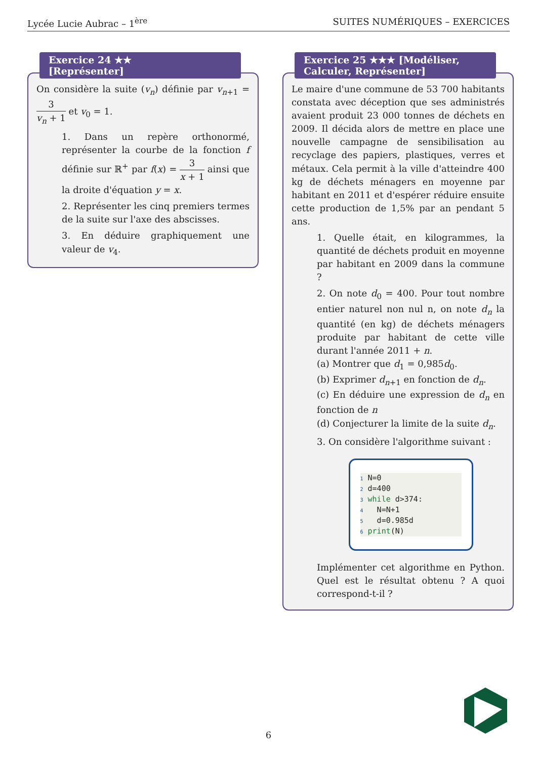Lycée Lucie Aubrac – 1<sup>ère</sup> SUITES NUMÉRIQUES – EXERCICES
Exercice 24 ★★
[Représenter]
On considère la suite (v<sub>n</sub>) définie par v<sub>n+1</sub> = 3 v<sub>n</sub> + 1 et v<sub>0</sub> = 1.
1. Dans un repère orthonormé, représenter la courbe de la fonction f définie sur ℝ<sup>+</sup> par f(x) = 3 x + 1 ainsi que la droite d'équation y = x.
2. Représenter les cinq premiers termes de la suite sur l'axe des abscisses.
3. En déduire graphiquement une valeur de v<sub>4</sub>.
Exercice 25 ★★★ [Modéliser, Calculer, Représenter]
Le maire d'une commune de 53 700 habitants constata avec déception que ses administrés avaient produit 23 000 tonnes de déchets en 2009. Il décida alors de mettre en place une nouvelle campagne de sensibilisation au recyclage des papiers, plastiques, verres et métaux. Cela permit à la ville d'atteindre 400 kg de déchets ménagers en moyenne par habitant en 2011 et d'espérer réduire ensuite cette production de 1,5% par an pendant 5 ans.
1. Quelle était, en kilogrammes, la quantité de déchets produit en moyenne par habitant en 2009 dans la commune ?
2. On note d<sub>0</sub> = 400. Pour tout nombre entier naturel non nul n, on note d<sub>n</sub> la quantité (en kg) de déchets ménagers produite par habitant de cette ville durant l'année 2011 + n.
(a) Montrer que d<sub>1</sub> = 0,985d<sub>0</sub>.
(b) Exprimer d<sub>n+1</sub> en fonction de d<sub>n</sub>.
(c) En déduire une expression de d<sub>n</sub> en fonction de n
(d) Conjecturer la limite de la suite d<sub>n</sub>.
3. On considère l'algorithme suivant :
1 N=0
2 d=400
3 while d>374:
4   N=N+1
5   d=0.985d
6 print(N)
Implémenter cet algorithme en Python. Quel est le résultat obtenu ? A quoi correspond-t-il ?
6